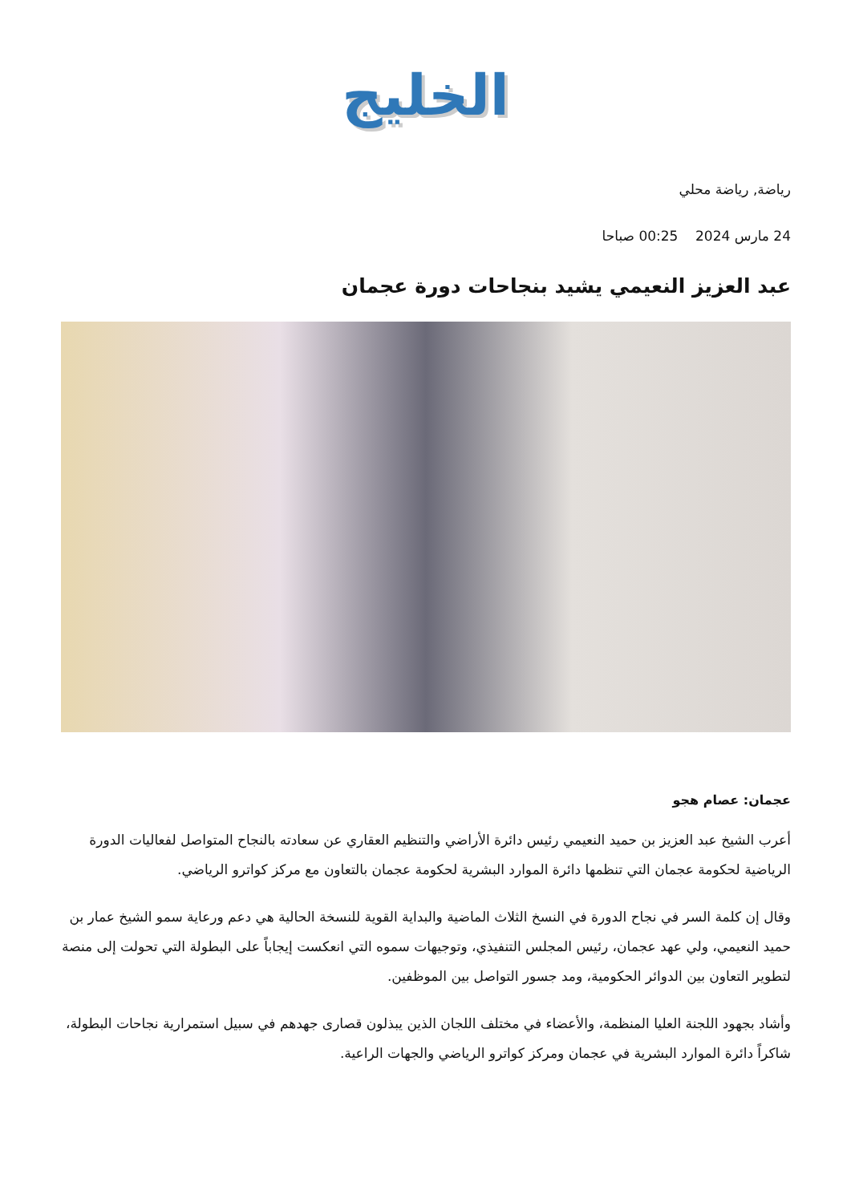الخليج
رياضة, رياضة محلي
24 مارس 2024 00:25 صباحا
عبد العزيز النعيمي يشيد بنجاحات دورة عجمان
عجمان: عصام هجو
أعرب الشيخ عبد العزيز بن حميد النعيمي رئيس دائرة الأراضي والتنظيم العقاري عن سعادته بالنجاح المتواصل لفعاليات الدورة الرياضية لحكومة عجمان التي تنظمها دائرة الموارد البشرية لحكومة عجمان بالتعاون مع مركز كواترو الرياضي.
وقال إن كلمة السر في نجاح الدورة في النسخ الثلاث الماضية والبداية القوية للنسخة الحالية هي دعم ورعاية سمو الشيخ عمار بن حميد النعيمي، ولي عهد عجمان، رئيس المجلس التنفيذي، وتوجيهات سموه التي انعكست إيجاباً على البطولة التي تحولت إلى منصة لتطوير التعاون بين الدوائر الحكومية، ومد جسور التواصل بين الموظفين.
وأشاد بجهود اللجنة العليا المنظمة، والأعضاء في مختلف اللجان الذين يبذلون قصارى جهدهم في سبيل استمرارية نجاحات البطولة، شاكراً دائرة الموارد البشرية في عجمان ومركز كواترو الرياضي والجهات الراعية.